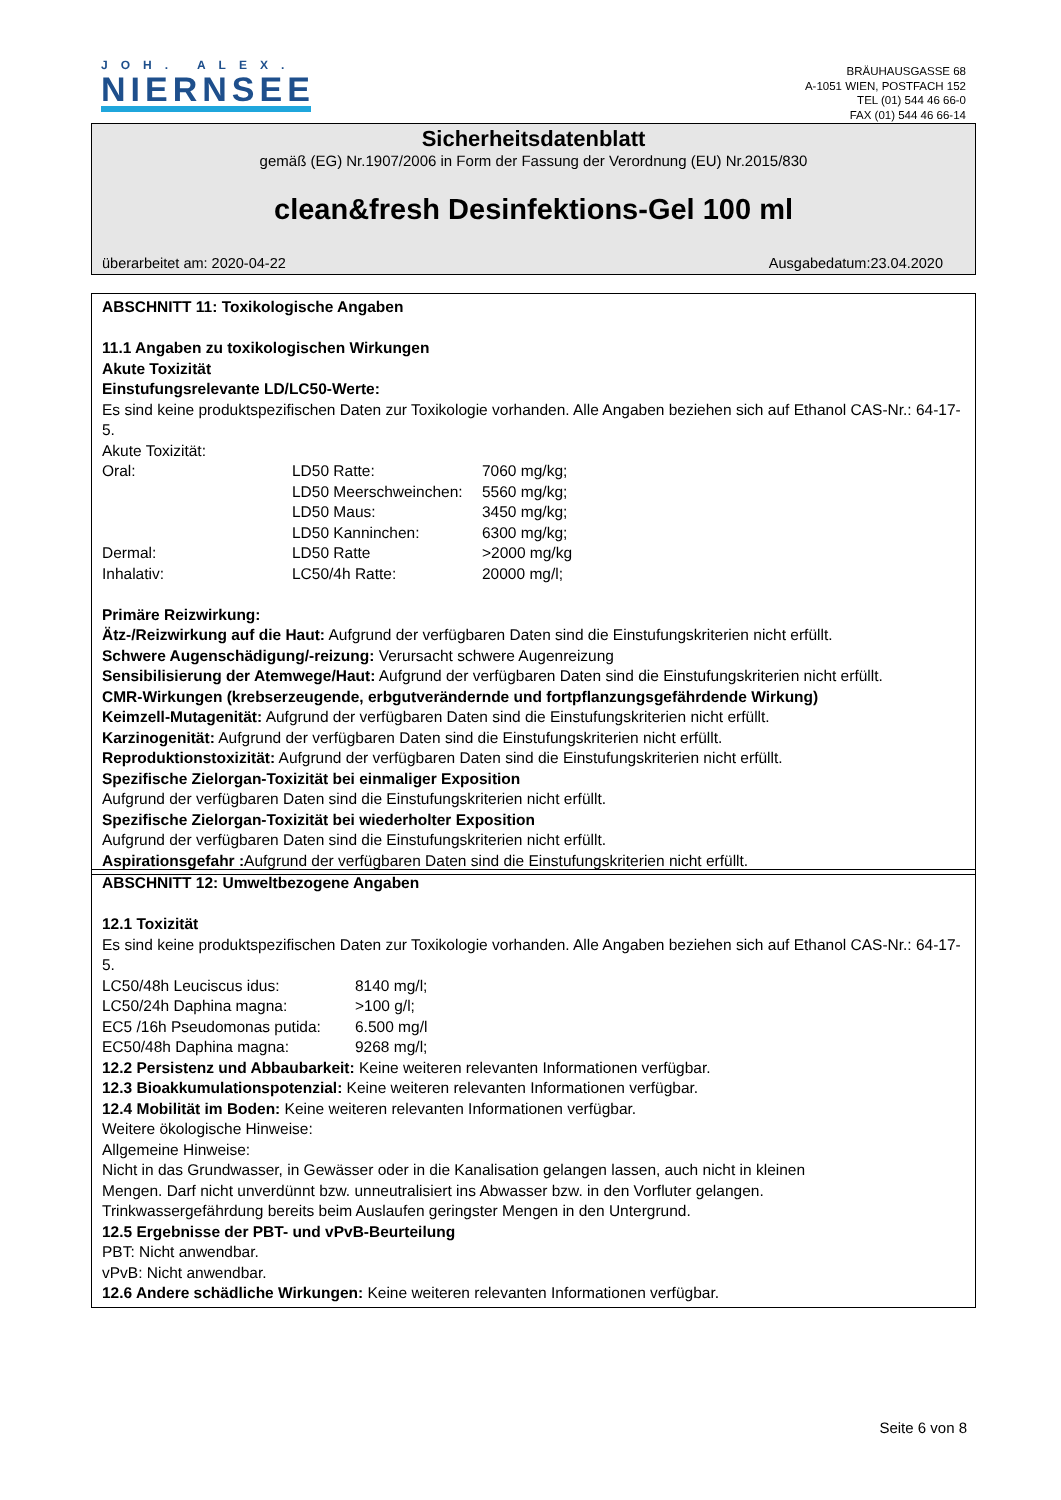JOH. ALEX.
NIERNSEE
BRÄUHAUSGASSE 68
A-1051 WIEN, POSTFACH 152
TEL (01) 544 46 66-0
FAX (01) 544 46 66-14
Sicherheitsdatenblatt
gemäß (EG) Nr.1907/2006 in Form der Fassung der Verordnung (EU) Nr.2015/830
clean&fresh Desinfektions-Gel 100 ml
überarbeitet am: 2020-04-22 Ausgabedatum:23.04.2020
ABSCHNITT 11: Toxikologische Angaben
11.1 Angaben zu toxikologischen Wirkungen
Akute Toxizität
Einstufungsrelevante LD/LC50-Werte:
Es sind keine produktspezifischen Daten zur Toxikologie vorhanden. Alle Angaben beziehen sich auf Ethanol CAS-Nr.: 64-17-5.
Akute Toxizität:
| Oral: | LD50 Ratte: | 7060 mg/kg; |
| | LD50 Meerschweinchen: | 5560 mg/kg; |
| | LD50 Maus: | 3450 mg/kg; |
| | LD50 Kanninchen: | 6300 mg/kg; |
| Dermal: | LD50 Ratte | >2000 mg/kg |
| Inhalativ: | LC50/4h Ratte: | 20000 mg/l; |
Primäre Reizwirkung:
Ätz-/Reizwirkung auf die Haut: Aufgrund der verfügbaren Daten sind die Einstufungskriterien nicht erfüllt.
Schwere Augenschädigung/-reizung: Verursacht schwere Augenreizung
Sensibilisierung der Atemwege/Haut: Aufgrund der verfügbaren Daten sind die Einstufungskriterien nicht erfüllt.
CMR-Wirkungen (krebserzeugende, erbgutverändernde und fortpflanzungsgefährdende Wirkung)
Keimzell-Mutagenität: Aufgrund der verfügbaren Daten sind die Einstufungskriterien nicht erfüllt.
Karzinogenität: Aufgrund der verfügbaren Daten sind die Einstufungskriterien nicht erfüllt.
Reproduktionstoxizität: Aufgrund der verfügbaren Daten sind die Einstufungskriterien nicht erfüllt.
Spezifische Zielorgan-Toxizität bei einmaliger Exposition
Aufgrund der verfügbaren Daten sind die Einstufungskriterien nicht erfüllt.
Spezifische Zielorgan-Toxizität bei wiederholter Exposition
Aufgrund der verfügbaren Daten sind die Einstufungskriterien nicht erfüllt.
Aspirationsgefahr : Aufgrund der verfügbaren Daten sind die Einstufungskriterien nicht erfüllt.
ABSCHNITT 12: Umweltbezogene Angaben
12.1 Toxizität
Es sind keine produktspezifischen Daten zur Toxikologie vorhanden. Alle Angaben beziehen sich auf Ethanol CAS-Nr.: 64-17-5.
| LC50/48h Leuciscus idus: | 8140 mg/l; |
| LC50/24h Daphina magna: | >100 g/l; |
| EC5 /16h Pseudomonas putida: | 6.500 mg/l |
| EC50/48h Daphina magna: | 9268 mg/l; |
12.2 Persistenz und Abbaubarkeit: Keine weiteren relevanten Informationen verfügbar.
12.3 Bioakkumulationspotenzial: Keine weiteren relevanten Informationen verfügbar.
12.4 Mobilität im Boden: Keine weiteren relevanten Informationen verfügbar.
Weitere ökologische Hinweise:
Allgemeine Hinweise:
Nicht in das Grundwasser, in Gewässer oder in die Kanalisation gelangen lassen, auch nicht in kleinen
Mengen. Darf nicht unverdünnt bzw. unneutralisiert ins Abwasser bzw. in den Vorfluter gelangen.
Trinkwassergefährdung bereits beim Auslaufen geringster Mengen in den Untergrund.
12.5 Ergebnisse der PBT- und vPvB-Beurteilung
PBT: Nicht anwendbar.
vPvB: Nicht anwendbar.
12.6 Andere schädliche Wirkungen: Keine weiteren relevanten Informationen verfügbar.
Seite 6 von 8